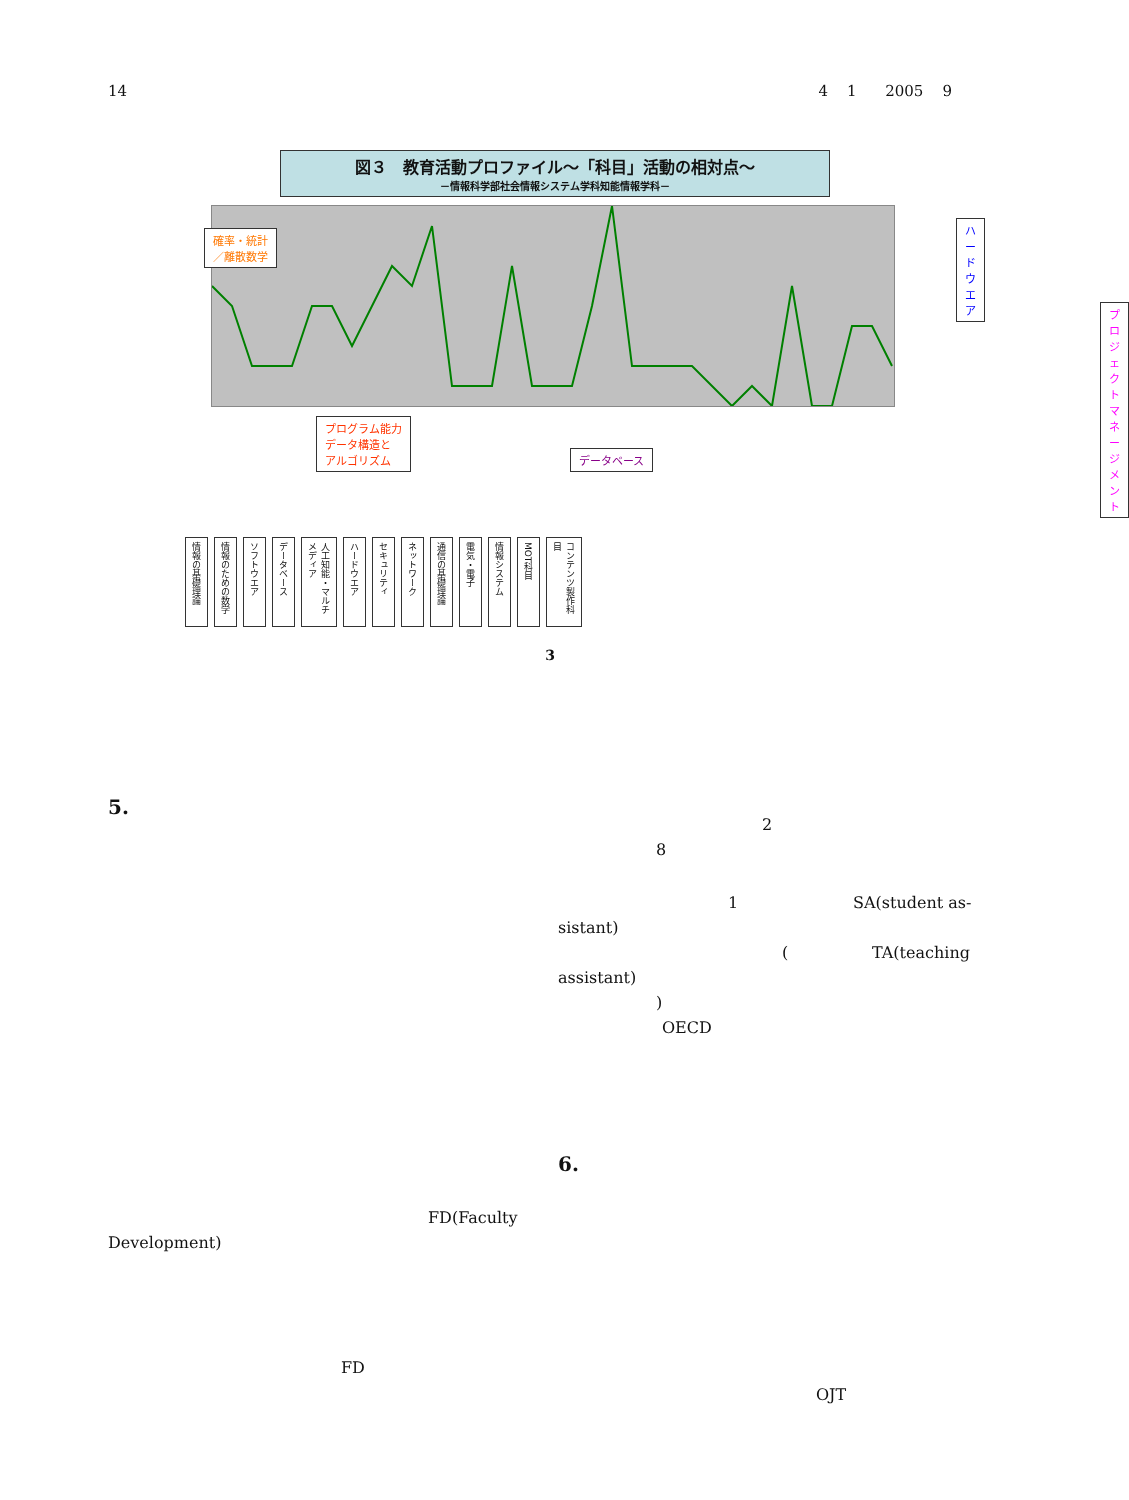14 4 1 2005 9
図３　教育活動プロファイル～「科目」活動の相対点～
－情報科学部社会情報システム学科知能情報学科－
確率・統計
／離散数学
プログラム能力
データ構造と
アルゴリズム データベース
ハードウエア
プロジェクト
マネージメント
情報の基礎理論
情報のための数学
ソフトウエア
データベース
人工知能・マルチメディア
ハードウエア
セキュリティ
ネットワーク
通信の基礎理論
電気・電子
情報システム
MOT科目
コンテンツ製作科目
3
5.
2
8
1 SA(student as-
sistant)
( TA(teaching
assistant)
)
OECD
6.
FD(Faculty
Development)
FD
OJT